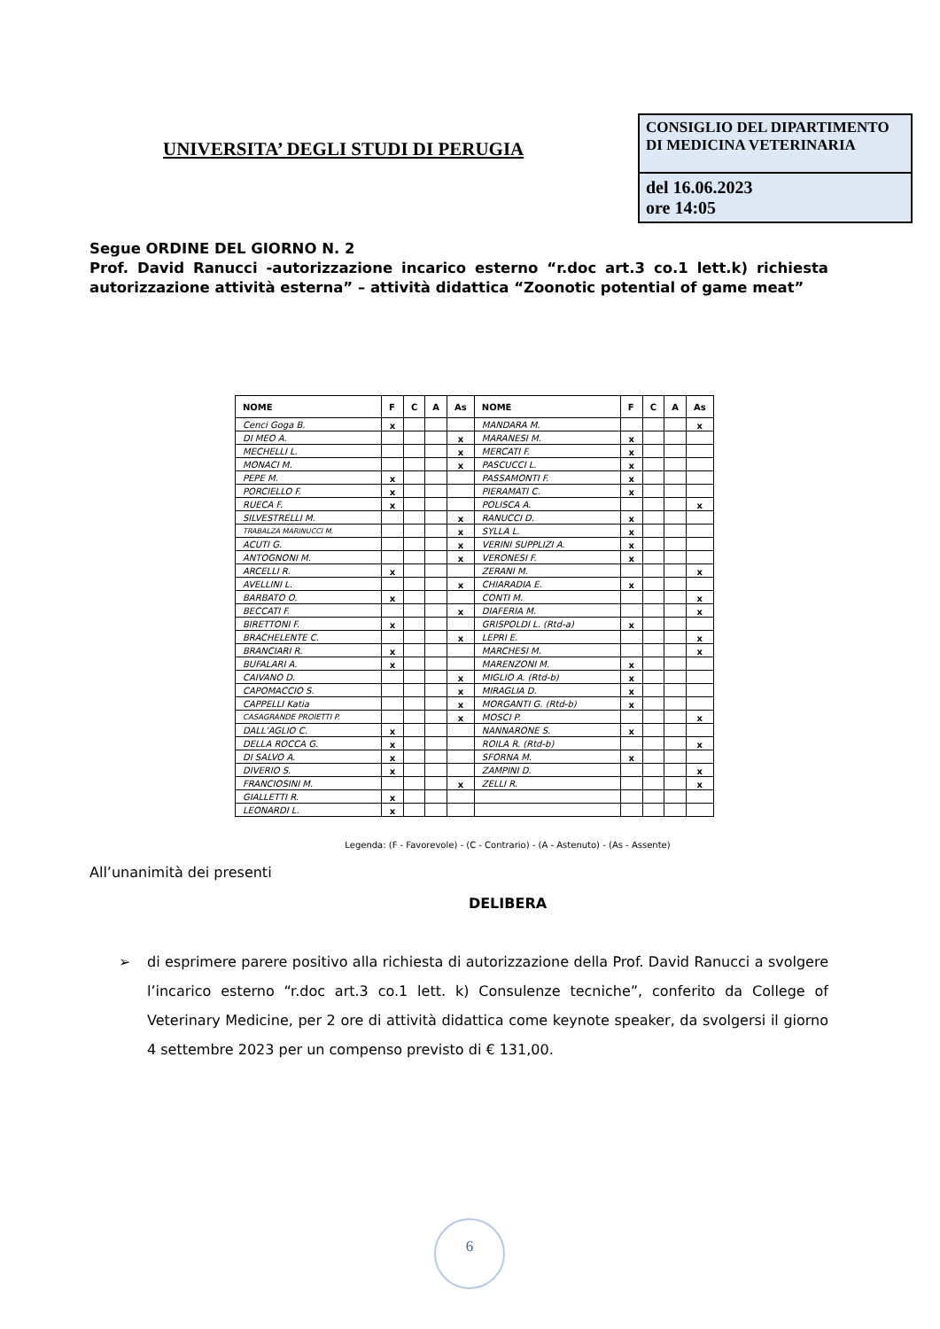UNIVERSITA’ DEGLI STUDI DI PERUGIA
CONSIGLIO DEL DIPARTIMENTO
DI MEDICINA VETERINARIA
del 16.06.2023
ore 14:05
Segue ORDINE DEL GIORNO N. 2
Prof. David Ranucci -autorizzazione incarico esterno “r.doc art.3 co.1 lett.k) richiesta autorizzazione attività esterna” – attività didattica “Zoonotic potential of game meat”
| NOME | F | C | A | As | NOME | F | C | A | As |
| --- | --- | --- | --- | --- | --- | --- | --- | --- | --- |
| Cenci Goga B. | x | | | | MANDARA M. | | | | x |
| DI MEO A. | | | | x | MARANESI M. | x | | | |
| MECHELLI L. | | | | x | MERCATI F. | x | | | |
| MONACI M. | | | | x | PASCUCCI L. | x | | | |
| PEPE M. | x | | | | PASSAMONTI F. | x | | | |
| PORCIELLO F. | x | | | | PIERAMATI C. | x | | | |
| RUECA F. | x | | | | POLISCA A. | | | | x |
| SILVESTRELLI M. | | | | x | RANUCCI D. | x | | | |
| TRABALZA MARINUCCI M. | | | | x | SYLLA L. | x | | | |
| ACUTI G. | | | | x | VERINI SUPPLIZI A. | x | | | |
| ANTOGNONI M. | | | | x | VERONESI F. | x | | | |
| ARCELLI R. | x | | | | ZERANI M. | | | | x |
| AVELLINI L. | | | | x | CHIARADIA E. | x | | | |
| BARBATO O. | x | | | | CONTI M. | | | | x |
| BECCATI F. | | | | x | DIAFERIA M. | | | | x |
| BIRETTONI F. | x | | | | GRISPOLDI L. (Rtd-a) | x | | | |
| BRACHELENTE C. | | | | x | LEPRI E. | | | | x |
| BRANCIARI R. | x | | | | MARCHESI M. | | | | x |
| BUFALARI A. | x | | | | MARENZONI M. | x | | | |
| CAIVANO D. | | | | x | MIGLIO A. (Rtd-b) | x | | | |
| CAPOMACCIO S. | | | | x | MIRAGLIA D. | x | | | |
| CAPPELLI Katia | | | | x | MORGANTI G. (Rtd-b) | x | | | |
| CASAGRANDE PROIETTI P. | | | | x | MOSCI P. | | | | x |
| DALL’AGLIO C. | x | | | | NANNARONE S. | x | | | |
| DELLA ROCCA G. | x | | | | ROILA R. (Rtd-b) | | | | x |
| DI SALVO A. | x | | | | SFORNA M. | x | | | |
| DIVERIO S. | x | | | | ZAMPINI D. | | | | x |
| FRANCIOSINI M. | | | | x | ZELLI R. | | | | x |
| GIALLETTI R. | x | | | | | | | | |
| LEONARDI L. | x | | | | | | | | |
Legenda: (F - Favorevole) - (C - Contrario) - (A - Astenuto) - (As - Assente)
All’unanimità dei presenti
DELIBERA
➢ di esprimere parere positivo alla richiesta di autorizzazione della Prof. David Ranucci a svolgere l’incarico esterno “r.doc art.3 co.1 lett. k) Consulenze tecniche”, conferito da College of Veterinary Medicine, per 2 ore di attività didattica come keynote speaker, da svolgersi il giorno 4 settembre 2023 per un compenso previsto di € 131,00.
6